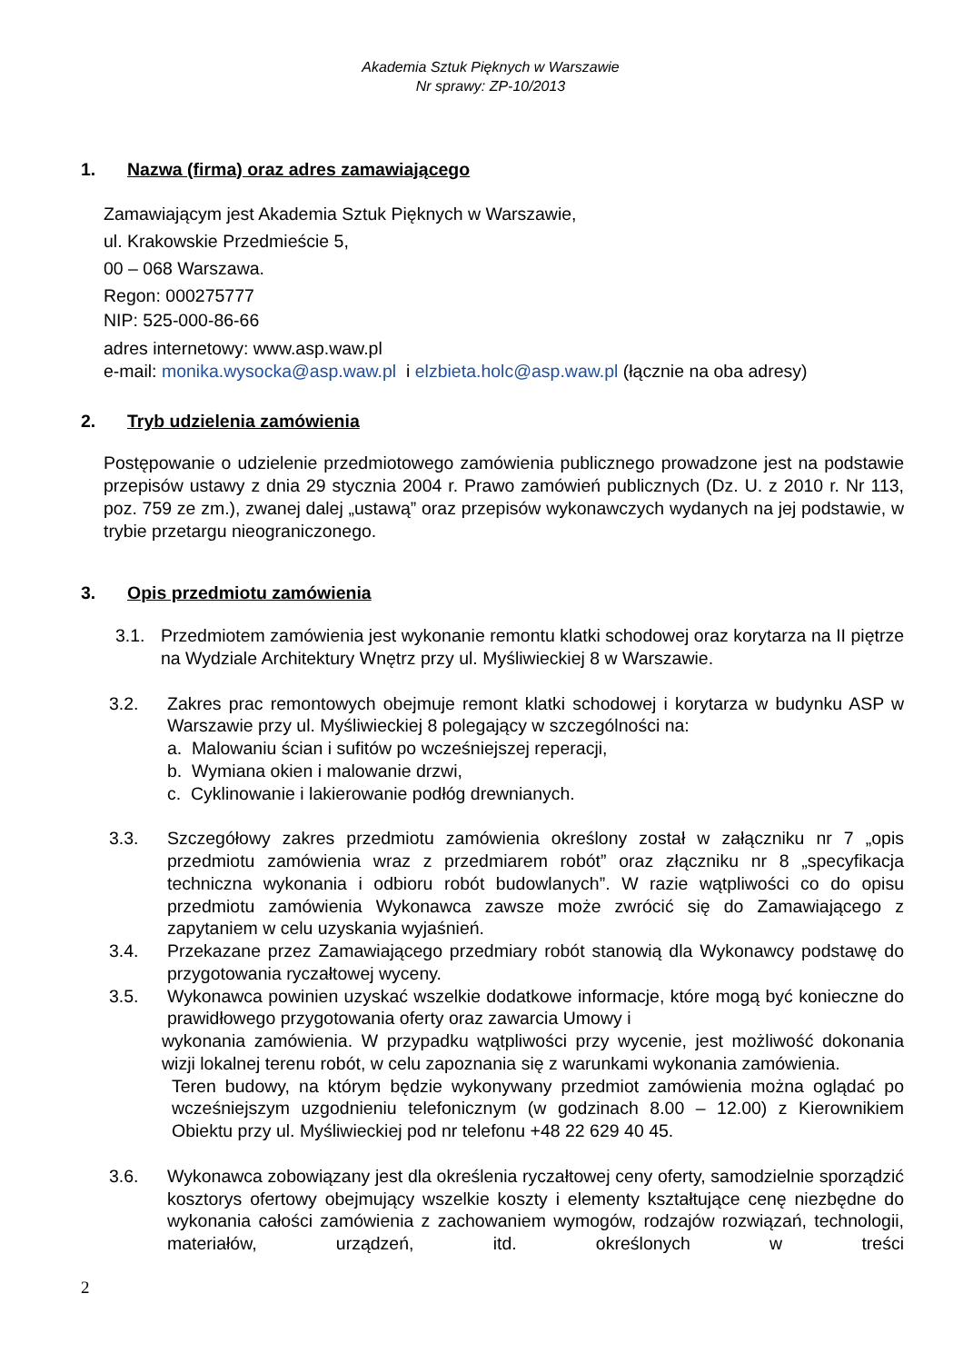Akademia Sztuk Pięknych w Warszawie
Nr sprawy: ZP-10/2013
1. Nazwa (firma) oraz adres zamawiającego
Zamawiającym jest Akademia Sztuk Pięknych w Warszawie,
ul. Krakowskie Przedmieście 5,
00 – 068 Warszawa.
Regon: 000275777
NIP: 525-000-86-66
adres internetowy: www.asp.waw.pl
e-mail: monika.wysocka@asp.waw.pl i elzbieta.holc@asp.waw.pl (łącznie na oba adresy)
2. Tryb udzielenia zamówienia
Postępowanie o udzielenie przedmiotowego zamówienia publicznego prowadzone jest na podstawie przepisów ustawy z dnia 29 stycznia 2004 r. Prawo zamówień publicznych (Dz. U. z 2010 r. Nr 113, poz. 759 ze zm.), zwanej dalej „ustawą” oraz przepisów wykonawczych wydanych na jej podstawie, w trybie przetargu nieograniczonego.
3. Opis przedmiotu zamówienia
3.1. Przedmiotem zamówienia jest wykonanie remontu klatki schodowej oraz korytarza na II piętrze na Wydziale Architektury Wnętrz przy ul. Myśliwieckiej 8 w Warszawie.
3.2. Zakres prac remontowych obejmuje remont klatki schodowej i korytarza w budynku ASP w Warszawie przy ul. Myśliwieckiej 8 polegający w szczególności na:
a. Malowaniu ścian i sufitów po wcześniejszej reperacji,
b. Wymiana okien i malowanie drzwi,
c. Cyklinowanie i lakierowanie podłóg drewnianych.
3.3. Szczegółowy zakres przedmiotu zamówienia określony został w załączniku nr 7 „opis przedmiotu zamówienia wraz z przedmiarem robót” oraz złączniku nr 8 „specyfikacja techniczna wykonania i odbioru robót budowlanych”. W razie wątpliwości co do opisu przedmiotu zamówienia Wykonawca zawsze może zwrócić się do Zamawiającego z zapytaniem w celu uzyskania wyjaśnień.
3.4. Przekazane przez Zamawiającego przedmiary robót stanowią dla Wykonawcy podstawę do przygotowania ryczałtowej wyceny.
3.5. Wykonawca powinien uzyskać wszelkie dodatkowe informacje, które mogą być konieczne do prawidłowego przygotowania oferty oraz zawarcia Umowy i
wykonania zamówienia. W przypadku wątpliwości przy wycenie, jest możliwość dokonania wizji lokalnej terenu robót, w celu zapoznania się z warunkami wykonania zamówienia.
Teren budowy, na którym będzie wykonywany przedmiot zamówienia można oglądać po wcześniejszym uzgodnieniu telefonicznym (w godzinach 8.00 – 12.00) z Kierownikiem Obiektu przy ul. Myśliwieckiej pod nr telefonu +48 22 629 40 45.
3.6. Wykonawca zobowiązany jest dla określenia ryczałtowej ceny oferty, samodzielnie sporządzić kosztorys ofertowy obejmujący wszelkie koszty i elementy kształtujące cenę niezbędne do wykonania całości zamówienia z zachowaniem wymogów, rodzajów rozwiązań, technologii, materiałów, urządzeń, itd. określonych w treści
2